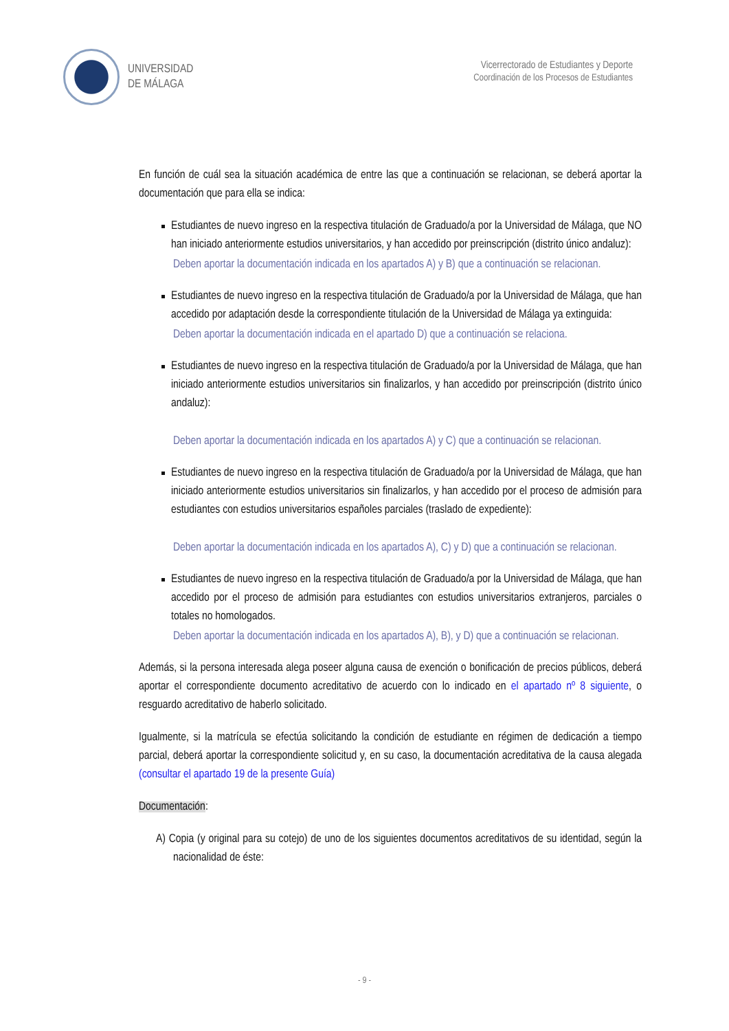UNIVERSIDAD
DE MÁLAGA
Vicerrectorado de Estudiantes y Deporte
Coordinación de los Procesos de Estudiantes
En función de cuál sea la situación académica de entre las que a continuación se relacionan, se deberá aportar la documentación que para ella se indica:
Estudiantes de nuevo ingreso en la respectiva titulación de Graduado/a por la Universidad de Málaga, que NO han iniciado anteriormente estudios universitarios, y han accedido por preinscripción (distrito único andaluz):
Deben aportar la documentación indicada en los apartados A) y B) que a continuación se relacionan.
Estudiantes de nuevo ingreso en la respectiva titulación de Graduado/a por la Universidad de Málaga, que han accedido por adaptación desde la correspondiente titulación de la Universidad de Málaga ya extinguida:
Deben aportar la documentación indicada en el apartado D) que a continuación se relaciona.
Estudiantes de nuevo ingreso en la respectiva titulación de Graduado/a por la Universidad de Málaga, que han iniciado anteriormente estudios universitarios sin finalizarlos, y han accedido por preinscripción (distrito único andaluz):
Deben aportar la documentación indicada en los apartados A) y C) que a continuación se relacionan.
Estudiantes de nuevo ingreso en la respectiva titulación de Graduado/a por la Universidad de Málaga, que han iniciado anteriormente estudios universitarios sin finalizarlos, y han accedido por el proceso de admisión para estudiantes con estudios universitarios españoles parciales (traslado de expediente):
Deben aportar la documentación indicada en los apartados A), C) y D) que a continuación se relacionan.
Estudiantes de nuevo ingreso en la respectiva titulación de Graduado/a por la Universidad de Málaga, que han accedido por el proceso de admisión para estudiantes con estudios universitarios extranjeros, parciales o totales no homologados.
Deben aportar la documentación indicada en los apartados A), B), y D) que a continuación se relacionan.
Además, si la persona interesada alega poseer alguna causa de exención o bonificación de precios públicos, deberá aportar el correspondiente documento acreditativo de acuerdo con lo indicado en el apartado nº 8 siguiente, o resguardo acreditativo de haberlo solicitado.
Igualmente, si la matrícula se efectúa solicitando la condición de estudiante en régimen de dedicación a tiempo parcial, deberá aportar la correspondiente solicitud y, en su caso, la documentación acreditativa de la causa alegada (consultar el apartado 19 de la presente Guía)
Documentación:
A) Copia (y original para su cotejo) de uno de los siguientes documentos acreditativos de su identidad, según la nacionalidad de éste:
- 9 -